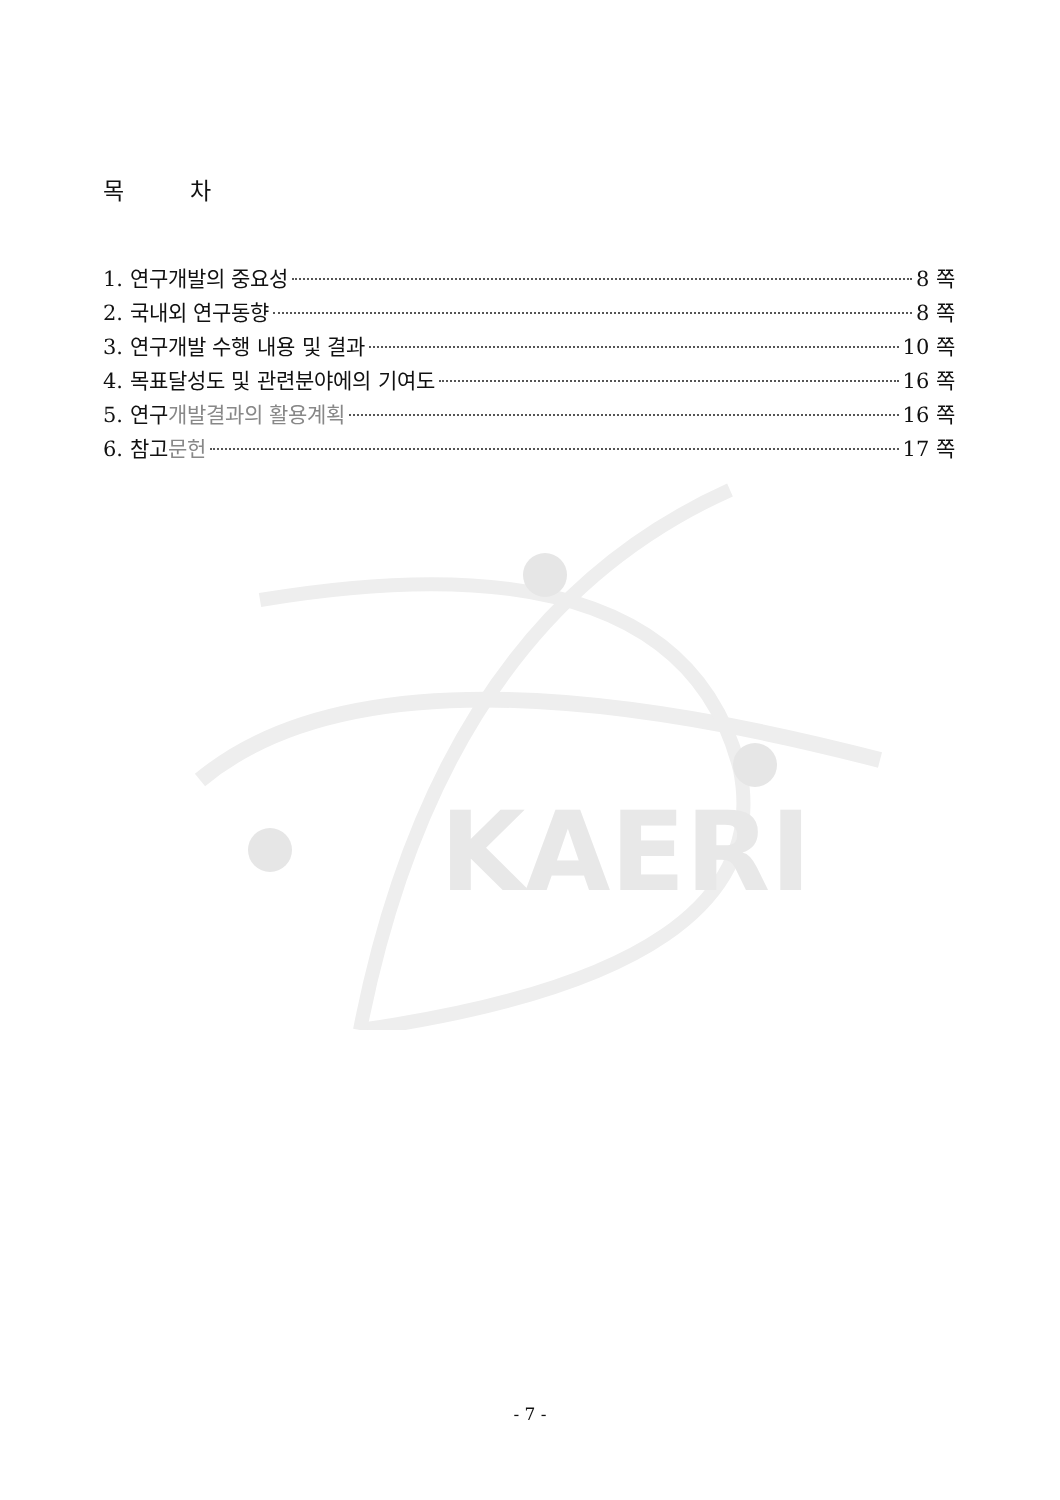KAERI
목 차
1. 연구개발의 중요성 8 쪽
2. 국내외 연구동향 8 쪽
3. 연구개발 수행 내용 및 결과 10 쪽
4. 목표달성도 및 관련분야에의 기여도 16 쪽
5. 연구개발결과의 활용계획 16 쪽
6. 참고문헌 17 쪽
- 7 -